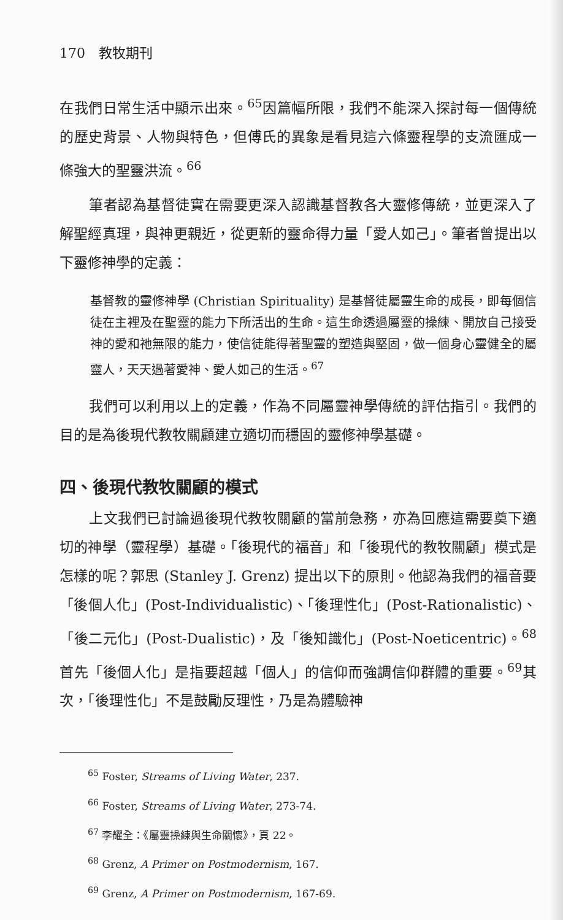170　教牧期刊
在我們日常生活中顯示出來。<sup>65</sup>因篇幅所限，我們不能深入探討每一個傳統的歷史背景、人物與特色，但傅氏的異象是看見這六條靈程學的支流匯成一條強大的聖靈洪流。<sup>66</sup>
筆者認為基督徒實在需要更深入認識基督教各大靈修傳統，並更深入了解聖經真理，與神更親近，從更新的靈命得力量「愛人如己」。筆者曾提出以下靈修神學的定義：
基督教的靈修神學 (Christian Spirituality) 是基督徒屬靈生命的成長，即每個信徒在主裡及在聖靈的能力下所活出的生命。這生命透過屬靈的操練、開放自己接受神的愛和祂無限的能力，使信徒能得著聖靈的塑造與堅固，做一個身心靈健全的屬靈人，天天過著愛神、愛人如己的生活。<sup>67</sup>
我們可以利用以上的定義，作為不同屬靈神學傳統的評估指引。我們的目的是為後現代教牧關顧建立適切而穩固的靈修神學基礎。
四、後現代教牧關顧的模式
上文我們已討論過後現代教牧關顧的當前急務，亦為回應這需要奠下適切的神學（靈程學）基礎。「後現代的福音」和「後現代的教牧關顧」模式是怎樣的呢？郭思 (Stanley J. Grenz) 提出以下的原則。他認為我們的福音要「後個人化」(Post-Individualistic)、「後理性化」(Post-Rationalistic)、「後二元化」(Post-Dualistic)，及「後知識化」(Post-Noeticentric)。<sup>68</sup>首先「後個人化」是指要超越「個人」的信仰而強調信仰群體的重要。<sup>69</sup>其次，「後理性化」不是鼓勵反理性，乃是為體驗神
<sup>65</sup> Foster, Streams of Living Water, 237.
<sup>66</sup> Foster, Streams of Living Water, 273-74.
<sup>67</sup> 李耀全：《屬靈操練與生命關懷》，頁 22。
<sup>68</sup> Grenz, A Primer on Postmodernism, 167.
<sup>69</sup> Grenz, A Primer on Postmodernism, 167-69.